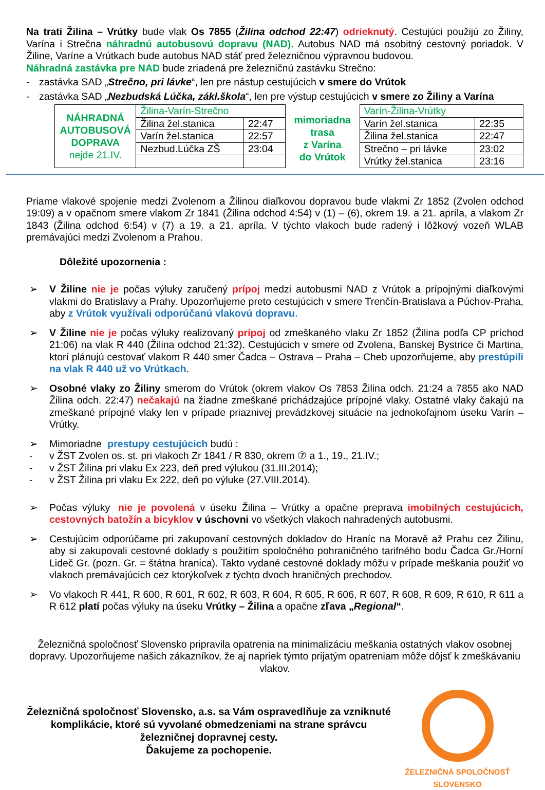Na trati Žilina – Vrútky bude vlak Os 7855 (Žilina odchod 22:47) odrieknutý. Cestujúci použijú zo Žiliny, Varína i Strečna náhradnú autobusovú dopravu (NAD). Autobus NAD má osobitný cestovný poriadok. V Žiline, Varíne a Vrútkach bude autobus NAD stáť pred železničnou výpravnou budovou.
Náhradná zastávka pre NAD bude zriadená pre železničnú zastávku Strečno:
- zastávka SAD „Strečno, pri lávke“, len pre nástup cestujúcich v smere do Vrútok
- zastávka SAD „Nezbudská Lúčka, zákl.škola“, len pre výstup cestujúcich v smere zo Žiliny a Varína
| NÁHRADNÁ AUTOBUSOVÁ DOPRAVA nejde 21.IV. | Žilina-Varín-Strečno | |
| | Žilina žel.stanica | 22:47 |
| | Varín žel.stanica | 22:57 |
| | Nezbud.Lúčka ZŠ | 23:04 |
mimoriadna
trasa
z Varína
do Vrútok
| Varín-Žilina-Vrútky | |
| Varín žel.stanica | 22:35 |
| Žilina žel.stanica | 22:47 |
| Strečno – pri lávke | 23:02 |
| Vrútky žel.stanica | 23:16 |
Priame vlakové spojenie medzi Zvolenom a Žilinou diaľkovou dopravou bude vlakmi Zr 1852 (Zvolen odchod 19:09) a v opačnom smere vlakom Zr 1841 (Žilina odchod 4:54) v (1) – (6), okrem 19. a 21. apríla, a vlakom Zr 1843 (Žilina odchod 6:54) v (7) a 19. a 21. apríla. V týchto vlakoch bude radený i lôžkový vozeň WLAB premávajúci medzi Zvolenom a Prahou.
Dôležité upozornenia :
➢ V Žiline nie je počas výluky zaručený prípoj medzi autobusmi NAD z Vrútok a prípojnými diaľkovými vlakmi do Bratislavy a Prahy. Upozorňujeme preto cestujúcich v smere Trenčín-Bratislava a Púchov-Praha, aby z Vrútok využívali odporúčanú vlakovú dopravu.
➢ V Žiline nie je počas výluky realizovaný prípoj od zmeškaného vlaku Zr 1852 (Žilina podľa CP príchod 21:06) na vlak R 440 (Žilina odchod 21:32). Cestujúcich v smere od Zvolena, Banskej Bystrice či Martina, ktorí plánujú cestovať vlakom R 440 smer Čadca – Ostrava – Praha – Cheb upozorňujeme, aby prestúpili na vlak R 440 už vo Vrútkach.
➢ Osobné vlaky zo Žiliny smerom do Vrútok (okrem vlakov Os 7853 Žilina odch. 21:24 a 7855 ako NAD Žilina odch. 22:47) nečakajú na žiadne zmeškané prichádzajúce prípojné vlaky. Ostatné vlaky čakajú na zmeškané prípojné vlaky len v prípade priaznivej prevádzkovej situácie na jednokoľajnom úseku Varín – Vrútky.
➢ Mimoriadne prestupy cestujúcich budú :
- v ŽST Zvolen os. st. pri vlakoch Zr 1841 / R 830, okrem ⑦ a 1., 19., 21.IV.;
- v ŽST Žilina pri vlaku Ex 223, deň pred výlukou (31.III.2014);
- v ŽST Žilina pri vlaku Ex 222, deň po výluke (27.VIII.2014).
➢ Počas výluky nie je povolená v úseku Žilina – Vrútky a opačne preprava imobilných cestujúcich, cestovných batožín a bicyklov v úschovni vo všetkých vlakoch nahradených autobusmi.
➢ Cestujúcim odporúčame pri zakupovaní cestovných dokladov do Hraníc na Moravě až Prahu cez Žilinu, aby si zakupovali cestovné doklady s použitím spoločného pohraničného tarifného bodu Čadca Gr./Horní Lideč Gr. (pozn. Gr. = štátna hranica). Takto vydané cestovné doklady môžu v prípade meškania použiť vo vlakoch premávajúcich cez ktorýkoľvek z týchto dvoch hraničných prechodov.
➢ Vo vlakoch R 441, R 600, R 601, R 602, R 603, R 604, R 605, R 606, R 607, R 608, R 609, R 610, R 611 a R 612 platí počas výluky na úseku Vrútky – Žilina a opačne zľava „Regional“.
Železničná spoločnosť Slovensko pripravila opatrenia na minimalizáciu meškania ostatných vlakov osobnej dopravy. Upozorňujeme našich zákazníkov, že aj napriek týmto prijatým opatreniam môže dôjsť k zmeškávaniu vlakov.
Železničná spoločnosť Slovensko, a.s. sa Vám ospravedlňuje za vzniknuté komplikácie, ktoré sú vyvolané obmedzeniami na strane správcu železničnej dopravnej cesty.
Ďakujeme za pochopenie.
ŽELEZNIČNÁ SPOLOČNOSŤ SLOVENSKO